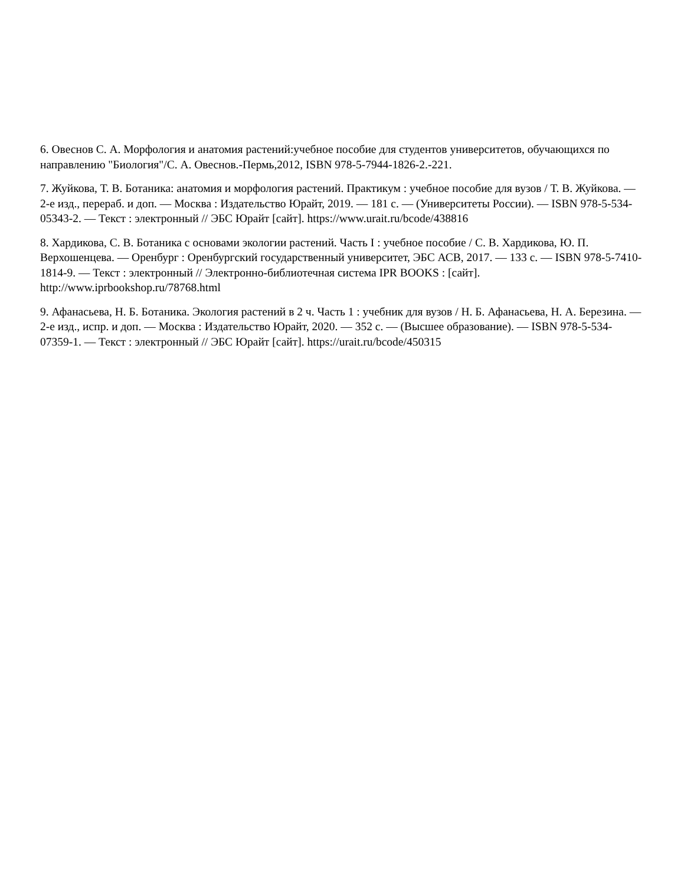6. Овеснов С. А. Морфология и анатомия растений:учебное пособие для студентов университетов, обучающихся по направлению "Биология"/С. А. Овеснов.-Пермь,2012, ISBN 978-5-7944-1826-2.-221.
7. Жуйкова, Т. В. Ботаника: анатомия и морфология растений. Практикум : учебное пособие для вузов / Т. В. Жуйкова. — 2-е изд., перераб. и доп. — Москва : Издательство Юрайт, 2019. — 181 с. — (Университеты России). — ISBN 978-5-534-05343-2. — Текст : электронный // ЭБС Юрайт [сайт]. https://www.urait.ru/bcode/438816
8. Хардикова, С. В. Ботаника с основами экологии растений. Часть I : учебное пособие / С. В. Хардикова, Ю. П. Верхошенцева. — Оренбург : Оренбургский государственный университет, ЭБС АСВ, 2017. — 133 c. — ISBN 978-5-7410-1814-9. — Текст : электронный // Электронно-библиотечная система IPR BOOKS : [сайт]. http://www.iprbookshop.ru/78768.html
9. Афанасьева, Н. Б. Ботаника. Экология растений в 2 ч. Часть 1 : учебник для вузов / Н. Б. Афанасьева, Н. А. Березина. — 2-е изд., испр. и доп. — Москва : Издательство Юрайт, 2020. — 352 с. — (Высшее образование). — ISBN 978-5-534-07359-1. — Текст : электронный // ЭБС Юрайт [сайт]. https://urait.ru/bcode/450315